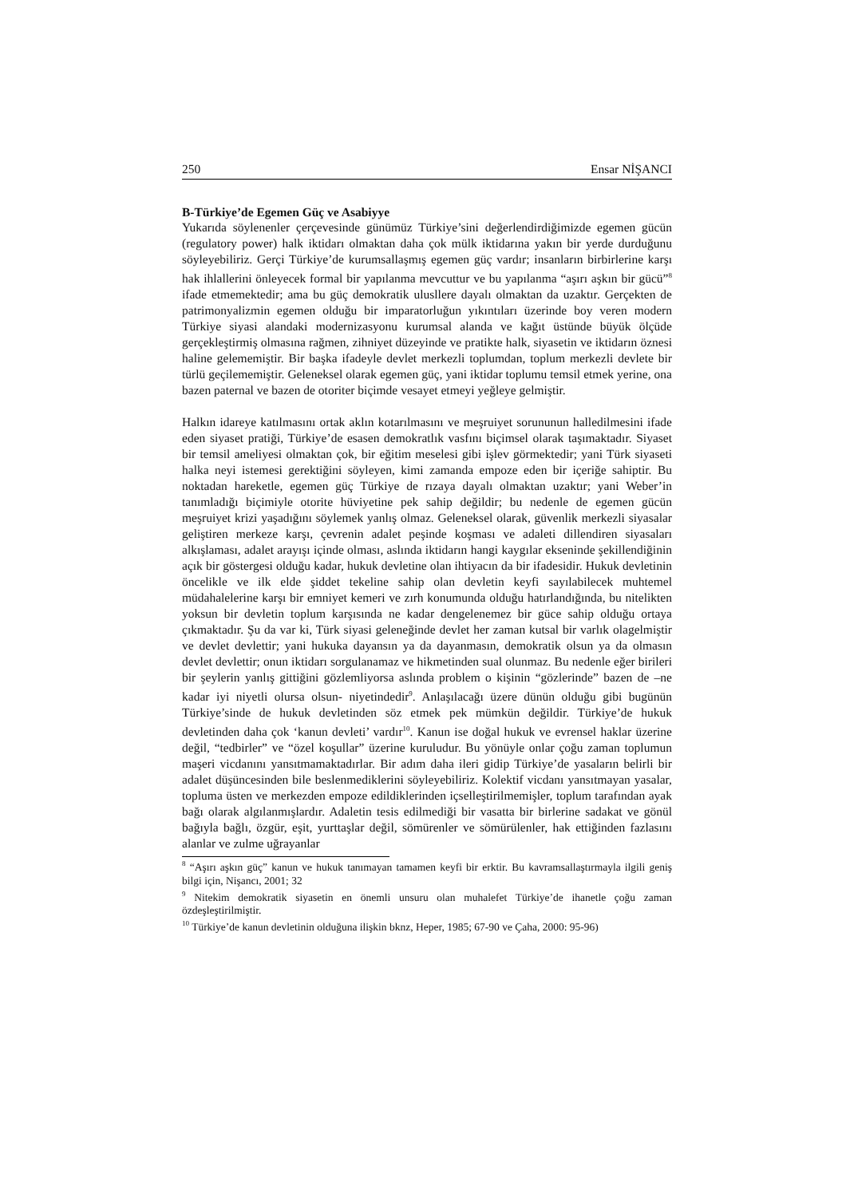250 Ensar NİŞANCI
B-Türkiye’de Egemen Güç ve Asabiyye
Yukarıda söylenenler çerçevesinde günümüz Türkiye’sini değerlendirdiğimizde egemen gücün (regulatory power) halk iktidarı olmaktan daha çok mülk iktidarına yakın bir yerde durduğunu söyleyebiliriz. Gerçi Türkiye’de kurumsallaşmış egemen güç vardır; insanların birbirlerine karşı hak ihlallerini önleyecek formal bir yapılanma mevcuttur ve bu yapılanma “aşırı aşkın bir gücü”<sup>8</sup> ifade etmemektedir; ama bu güç demokratik ulusllere dayalı olmaktan da uzaktır. Gerçekten de patrimonyalizmin egemen olduğu bir imparatorluğun yıkıntıları üzerinde boy veren modern Türkiye siyasi alandaki modernizasyonu kurumsal alanda ve kağıt üstünde büyük ölçüde gerçekleştirmiş olmasına rağmen, zihniyet düzeyinde ve pratikte halk, siyasetin ve iktidarın öznesi haline gelememiştir. Bir başka ifadeyle devlet merkezli toplumdan, toplum merkezli devlete bir türlü geçilememiştir. Geleneksel olarak egemen güç, yani iktidar toplumu temsil etmek yerine, ona bazen paternal ve bazen de otoriter biçimde vesayet etmeyi yeğleye gelmiştir.
Halkın idareye katılmasını ortak aklın kotarılmasını ve meşruiyet sorununun halledilmesini ifade eden siyaset pratiği, Türkiye’de esasen demokratlık vasfını biçimsel olarak taşımaktadır. Siyaset bir temsil ameliyesi olmaktan çok, bir eğitim meselesi gibi işlev görmektedir; yani Türk siyaseti halka neyi istemesi gerektiğini söyleyen, kimi zamanda empoze eden bir içeriğe sahiptir. Bu noktadan hareketle, egemen güç Türkiye de rızaya dayalı olmaktan uzaktır; yani Weber’in tanımladığı biçimiyle otorite hüviyetine pek sahip değildir; bu nedenle de egemen gücün meşruiyet krizi yaşadığını söylemek yanlış olmaz. Geleneksel olarak, güvenlik merkezli siyasalar geliştiren merkeze karşı, çevrenin adalet peşinde koşması ve adaleti dillendiren siyasaları alkışlaması, adalet arayışı içinde olması, aslında iktidarın hangi kaygılar ekseninde şekillendiğinin açık bir göstergesi olduğu kadar, hukuk devletine olan ihtiyacın da bir ifadesidir. Hukuk devletinin öncelikle ve ilk elde şiddet tekeline sahip olan devletin keyfi sayılabilecek muhtemel müdahalelerine karşı bir emniyet kemeri ve zırh konumunda olduğu hatırlandığında, bu nitelikten yoksun bir devletin toplum karşısında ne kadar dengelenemez bir güce sahip olduğu ortaya çıkmaktadır. Şu da var ki, Türk siyasi geleneğinde devlet her zaman kutsal bir varlık olagelmiştir ve devlet devlettir; yani hukuka dayansın ya da dayanmasın, demokratik olsun ya da olmasın devlet devlettir; onun iktidarı sorgulanamaz ve hikmetinden sual olunmaz. Bu nedenle eğer birileri bir şeylerin yanlış gittiğini gözlemliyorsa aslında problem o kişinin “gözlerinde” bazen de –ne kadar iyi niyetli olursa olsun- niyetindedir<sup>9</sup>. Anlaşılacağı üzere dünün olduğu gibi bugünün Türkiye’sinde de hukuk devletinden söz etmek pek mümkün değildir. Türkiye’de hukuk devletinden daha çok ‘kanun devleti’ vardır<sup>10</sup>. Kanun ise doğal hukuk ve evrensel haklar üzerine değil, “tedbirler” ve “özel koşullar” üzerine kuruludur. Bu yönüyle onlar çoğu zaman toplumun maşeri vicdanını yansıtmamaktadırlar. Bir adım daha ileri gidip Türkiye’de yasaların belirli bir adalet düşüncesinden bile beslenmediklerini söyleyebiliriz. Kolektif vicdanı yansıtmayan yasalar, topluma üsten ve merkezden empoze edildiklerinden içselleştirilmemişler, toplum tarafından ayak bağı olarak algılanmışlardır. Adaletin tesis edilmediği bir vasatta bir birlerine sadakat ve gönül bağıyla bağlı, özgür, eşit, yurttaşlar değil, sömürenler ve sömürülenler, hak ettiğinden fazlasını alanlar ve zulme uğrayanlar
<sup>8</sup> “Aşırı aşkın güç” kanun ve hukuk tanımayan tamamen keyfi bir erktir. Bu kavramsallaştırmayla ilgili geniş bilgi için, Nişancı, 2001; 32
<sup>9</sup> Nitekim demokratik siyasetin en önemli unsuru olan muhalefet Türkiye’de ihanetle çoğu zaman özdeşleştirilmiştir.
<sup>10</sup> Türkiye’de kanun devletinin olduğuna ilişkin bknz, Heper, 1985; 67-90 ve Çaha, 2000: 95-96)